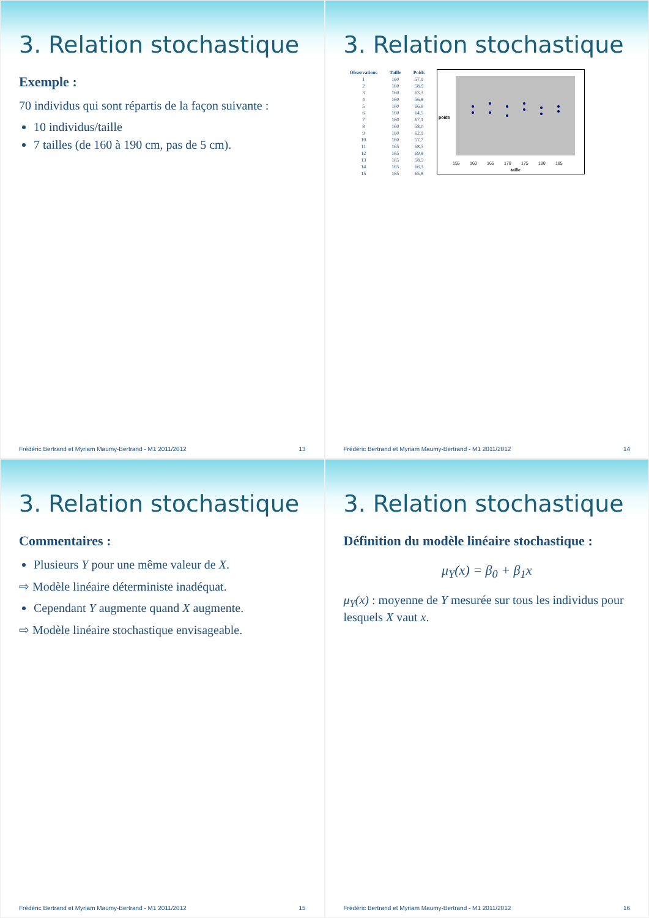3. Relation stochastique
Exemple :
70 individus qui sont répartis de la façon suivante :
10 individus/taille
7 tailles (de 160 à 190 cm, pas de 5 cm).
Frédéric Bertrand et Myriam Maumy-Bertrand - M1 2011/2012 13
3. Relation stochastique
| Observations | Taille | Poids |
| --- | --- | --- |
| 1 | 160 | 57,9 |
| 2 | 160 | 58,9 |
| 3 | 160 | 63,3 |
| 4 | 160 | 56,8 |
| 5 | 160 | 66,8 |
| 6 | 160 | 64,5 |
| 7 | 160 | 67,1 |
| 8 | 160 | 58,0 |
| 9 | 160 | 62,9 |
| 10 | 160 | 57,7 |
| 11 | 165 | 68,5 |
| 12 | 165 | 69,8 |
| 13 | 165 | 58,5 |
| 14 | 165 | 66,3 |
| 15 | 165 | 65,8 |
155
160
165
170
175
180
185
taille
poids
Frédéric Bertrand et Myriam Maumy-Bertrand - M1 2011/2012 14
3. Relation stochastique
Commentaires :
Plusieurs Y pour une même valeur de X.
⇨ Modèle linéaire déterministe inadéquat.
Cependant Y augmente quand X augmente.
⇨ Modèle linéaire stochastique envisageable.
Frédéric Bertrand et Myriam Maumy-Bertrand - M1 2011/2012 15
3. Relation stochastique
Définition du modèle linéaire stochastique :
μ<sub>Y</sub>(x) = β<sub>0</sub> + β<sub>1</sub>x
μ<sub>Y</sub>(x) : moyenne de Y mesurée sur tous les individus pour lesquels X vaut x.
Frédéric Bertrand et Myriam Maumy-Bertrand - M1 2011/2012 16